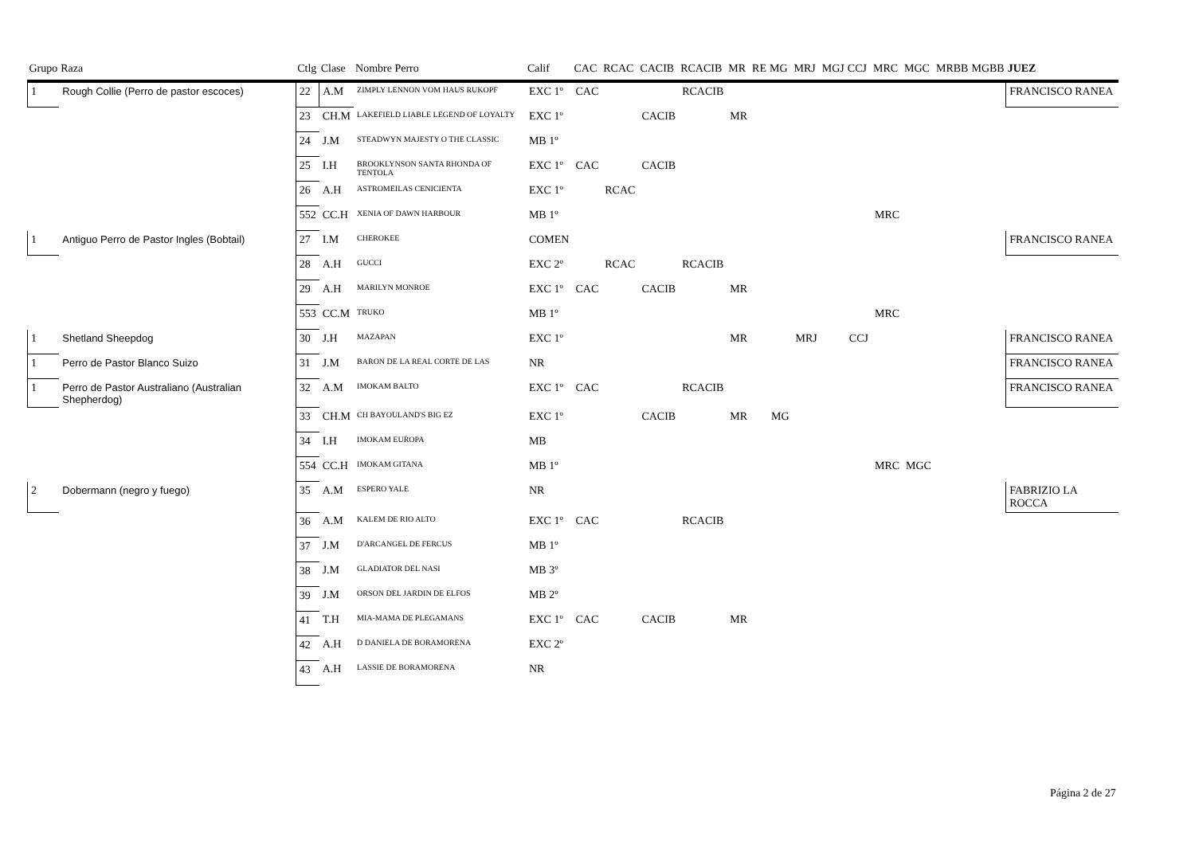| Grupo | Raza | Ctlg | Clase | Nombre Perro | Calif | CAC | RCAC | CACIB | RCACIB | MR | RE | MG | MRJ | MGJ | CCJ | MRC | MGC | MRBB | MGBB | JUEZ |
| --- | --- | --- | --- | --- | --- | --- | --- | --- | --- | --- | --- | --- | --- | --- | --- | --- | --- | --- | --- | --- |
| 1 | Rough Collie (Perro de pastor escoces) | 22 | A.M | ZIMPLY LENNON VOM HAUS RUKOPF | EXC 1º | CAC | | | RCACIB | | | | | | | | | | | FRANCISCO RANEA |
| | | 23 | CH.M | LAKEFIELD LIABLE LEGEND OF LOYALTY | EXC 1º | | | CACIB | | MR | | | | | | | | | | |
| | | 24 | J.M | STEADWYN MAJESTY O THE CLASSIC | MB 1º | | | | | | | | | | | | | | | |
| | | 25 | I.H | BROOKLYNSON SANTA RHONDA OF TENTOLA | EXC 1º | CAC | | CACIB | | | | | | | | | | | | |
| | | 26 | A.H | ASTROMEILAS CENICIENTA | EXC 1º | | RCAC | | | | | | | | | | | | | |
| | | 552 | CC.H | XENIA OF DAWN HARBOUR | MB 1º | | | | | | | | | | | MRC | | | | |
| 1 | Antiguo Perro de Pastor Ingles (Bobtail) | 27 | I.M | CHEROKEE | COMEN | | | | | | | | | | | | | | | FRANCISCO RANEA |
| | | 28 | A.H | GUCCI | EXC 2º | | RCAC | | RCACIB | | | | | | | | | | | |
| | | 29 | A.H | MARILYN MONROE | EXC 1º | CAC | | CACIB | | MR | | | | | | | | | | |
| | | 553 | CC.M | TRUKO | MB 1º | | | | | | | | | | | MRC | | | | |
| 1 | Shetland Sheepdog | 30 | J.H | MAZAPAN | EXC 1º | | | | | MR | | | MRJ | | CCJ | | | | | FRANCISCO RANEA |
| 1 | Perro de Pastor Blanco Suizo | 31 | J.M | BARON DE LA REAL CORTE DE LAS | NR | | | | | | | | | | | | | | | FRANCISCO RANEA |
| 1 | Perro de Pastor Australiano (Australian Shepherdog) | 32 | A.M | IMOKAM BALTO | EXC 1º | CAC | | | RCACIB | | | | | | | | | | | FRANCISCO RANEA |
| | | 33 | CH.M | CH BAYOULAND'S BIG EZ | EXC 1º | | | CACIB | | MR | | MG | | | | | | | | |
| | | 34 | I.H | IMOKAM EUROPA | MB | | | | | | | | | | | | | | | |
| | | 554 | CC.H | IMOKAM GITANA | MB 1º | | | | | | | | | | | MRC | MGC | | | |
| 2 | Dobermann (negro y fuego) | 35 | A.M | ESPERO YALE | NR | | | | | | | | | | | | | | | FABRIZIO LA ROCCA |
| | | 36 | A.M | KALEM DE RIO ALTO | EXC 1º | CAC | | | RCACIB | | | | | | | | | | | |
| | | 37 | J.M | D'ARCANGEL DE FERCUS | MB 1º | | | | | | | | | | | | | | | |
| | | 38 | J.M | GLADIATOR DEL NASI | MB 3º | | | | | | | | | | | | | | | |
| | | 39 | J.M | ORSON DEL JARDIN DE ELFOS | MB 2º | | | | | | | | | | | | | | | |
| | | 41 | T.H | MIA-MAMA DE PLEGAMANS | EXC 1º | CAC | | CACIB | | MR | | | | | | | | | | |
| | | 42 | A.H | D DANIELA DE BORAMORENA | EXC 2º | | | | | | | | | | | | | | | |
| | | 43 | A.H | LASSIE DE BORAMORENA | NR | | | | | | | | | | | | | | | |
Página 2 de 27